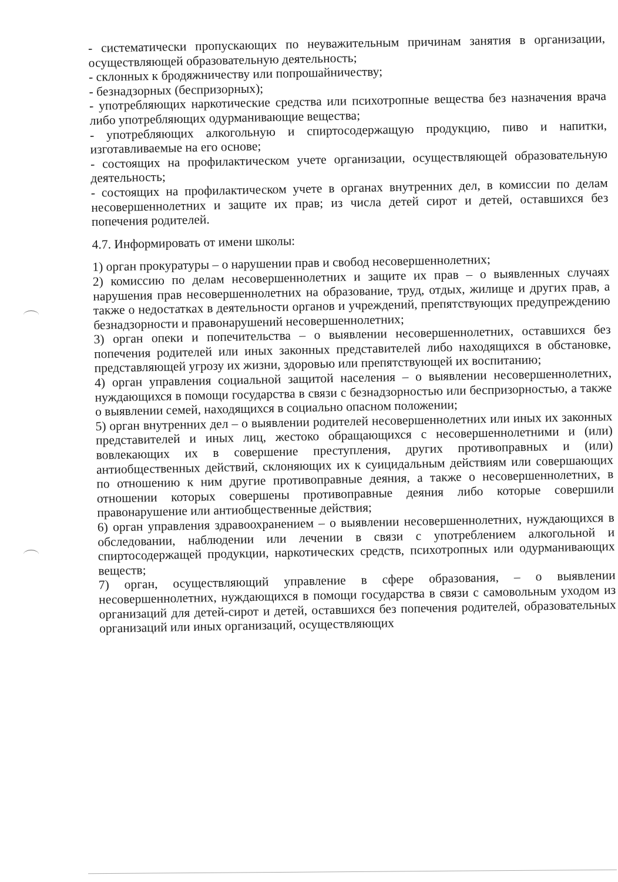- систематически пропускающих по неуважительным причинам занятия в организации, осуществляющей образовательную деятельность;
- склонных к бродяжничеству или попрошайничеству;
- безнадзорных (беспризорных);
- употребляющих наркотические средства или психотропные вещества без назначения врача либо употребляющих одурманивающие вещества;
- употребляющих алкогольную и спиртосодержащую продукцию, пиво и напитки, изготавливаемые на его основе;
- состоящих на профилактическом учете организации, осуществляющей образовательную деятельность;
- состоящих на профилактическом учете в органах внутренних дел, в комиссии по делам несовершеннолетних и защите их прав; из числа детей сирот и детей, оставшихся без попечения родителей.
4.7. Информировать от имени школы:
1) орган прокуратуры – о нарушении прав и свобод несовершеннолетних;
2) комиссию по делам несовершеннолетних и защите их прав – о выявленных случаях нарушения прав несовершеннолетних на образование, труд, отдых, жилище и других прав, а также о недостатках в деятельности органов и учреждений, препятствующих предупреждению безнадзорности и правонарушений несовершеннолетних;
3) орган опеки и попечительства – о выявлении несовершеннолетних, оставшихся без попечения родителей или иных законных представителей либо находящихся в обстановке, представляющей угрозу их жизни, здоровью или препятствующей их воспитанию;
4) орган управления социальной защитой населения – о выявлении несовершеннолетних, нуждающихся в помощи государства в связи с безнадзорностью или беспризорностью, а также о выявлении семей, находящихся в социально опасном положении;
5) орган внутренних дел – о выявлении родителей несовершеннолетних или иных их законных представителей и иных лиц, жестоко обращающихся с несовершеннолетними и (или) вовлекающих их в совершение преступления, других противоправных и (или) антиобщественных действий, склоняющих их к суицидальным действиям или совершающих по отношению к ним другие противоправные деяния, а также о несовершеннолетних, в отношении которых совершены противоправные деяния либо которые совершили правонарушение или антиобщественные действия;
6) орган управления здравоохранением – о выявлении несовершеннолетних, нуждающихся в обследовании, наблюдении или лечении в связи с употреблением алкогольной и спиртосодержащей продукции, наркотических средств, психотропных или одурманивающих веществ;
7) орган, осуществляющий управление в сфере образования, – о выявлении несовершеннолетних, нуждающихся в помощи государства в связи с самовольным уходом из организаций для детей-сирот и детей, оставшихся без попечения родителей, образовательных организаций или иных организаций, осуществляющих